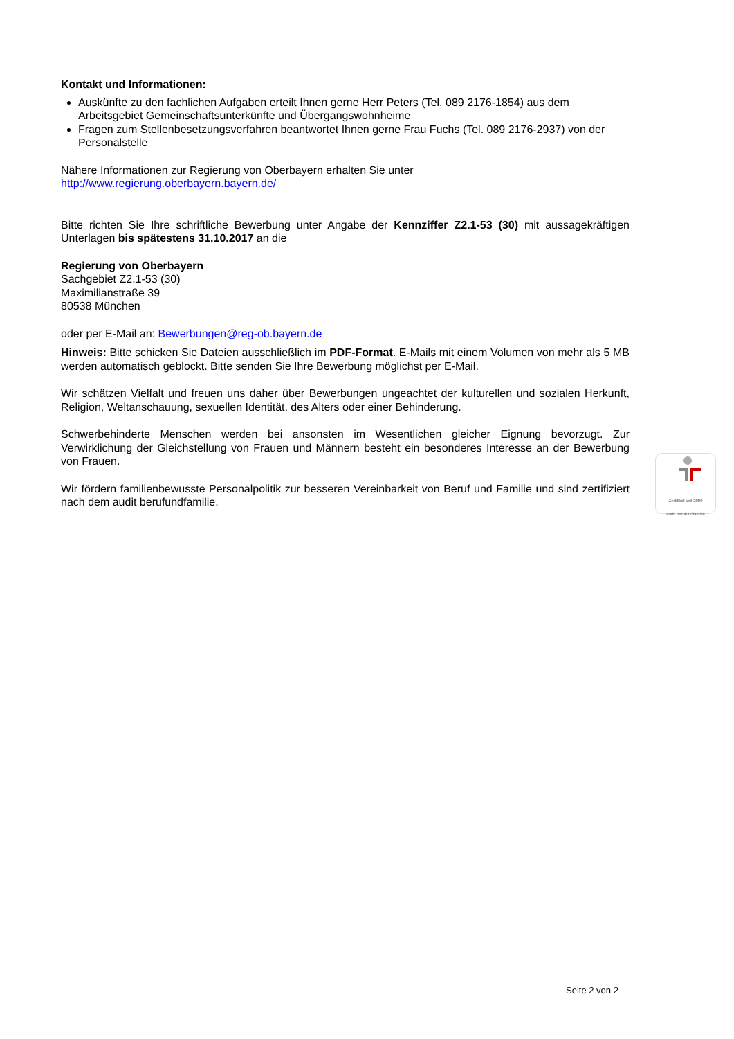Kontakt und Informationen:
Auskünfte zu den fachlichen Aufgaben erteilt Ihnen gerne Herr Peters (Tel. 089 2176-1854) aus dem Arbeitsgebiet Gemeinschaftsunterkünfte und Übergangswohnheime
Fragen zum Stellenbesetzungsverfahren beantwortet Ihnen gerne Frau Fuchs (Tel. 089 2176-2937) von der Personalstelle
Nähere Informationen zur Regierung von Oberbayern erhalten Sie unter
http://www.regierung.oberbayern.bayern.de/
Bitte richten Sie Ihre schriftliche Bewerbung unter Angabe der Kennziffer Z2.1-53 (30) mit aussagekräftigen Unterlagen bis spätestens 31.10.2017 an die
Regierung von Oberbayern
Sachgebiet Z2.1-53 (30)
Maximilianstraße 39
80538 München
oder per E-Mail an: Bewerbungen@reg-ob.bayern.de
Hinweis: Bitte schicken Sie Dateien ausschließlich im PDF-Format. E-Mails mit einem Volumen von mehr als 5 MB werden automatisch geblockt. Bitte senden Sie Ihre Bewerbung möglichst per E-Mail.
Wir schätzen Vielfalt und freuen uns daher über Bewerbungen ungeachtet der kulturellen und sozialen Herkunft, Religion, Weltanschauung, sexuellen Identität, des Alters oder einer Behinderung.
Schwerbehinderte Menschen werden bei ansonsten im Wesentlichen gleicher Eignung bevorzugt. Zur Verwirklichung der Gleichstellung von Frauen und Männern besteht ein besonderes Interesse an der Bewerbung von Frauen.
Wir fördern familienbewusste Personalpolitik zur besseren Vereinbarkeit von Beruf und Familie und sind zertifiziert nach dem audit berufundfamilie.
Zertifikat seit 2009
audit berufundfamilie
Seite 2 von 2